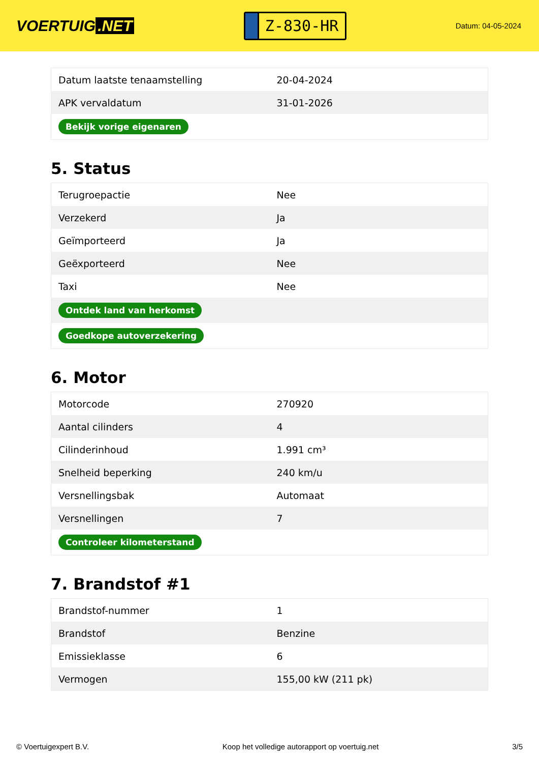VOERTUIG.NET
Z-830-HR
Datum: 04-05-2024
| Datum laatste tenaamstelling | 20-04-2024 |
| APK vervaldatum | 31-01-2026 |
| Bekijk vorige eigenaren | |
5. Status
| Terugroepactie | Nee |
| Verzekerd | Ja |
| Geïmporteerd | Ja |
| Geëxporteerd | Nee |
| Taxi | Nee |
| Ontdek land van herkomst | |
| Goedkope autoverzekering | |
6. Motor
| Motorcode | 270920 |
| Aantal cilinders | 4 |
| Cilinderinhoud | 1.991 cm³ |
| Snelheid beperking | 240 km/u |
| Versnellingsbak | Automaat |
| Versnellingen | 7 |
| Controleer kilometerstand | |
7. Brandstof #1
| Brandstof-nummer | 1 |
| Brandstof | Benzine |
| Emissieklasse | 6 |
| Vermogen | 155,00 kW (211 pk) |
© Voertuigexpert B.V. Koop het volledige autorapport op voertuig.net 3/5